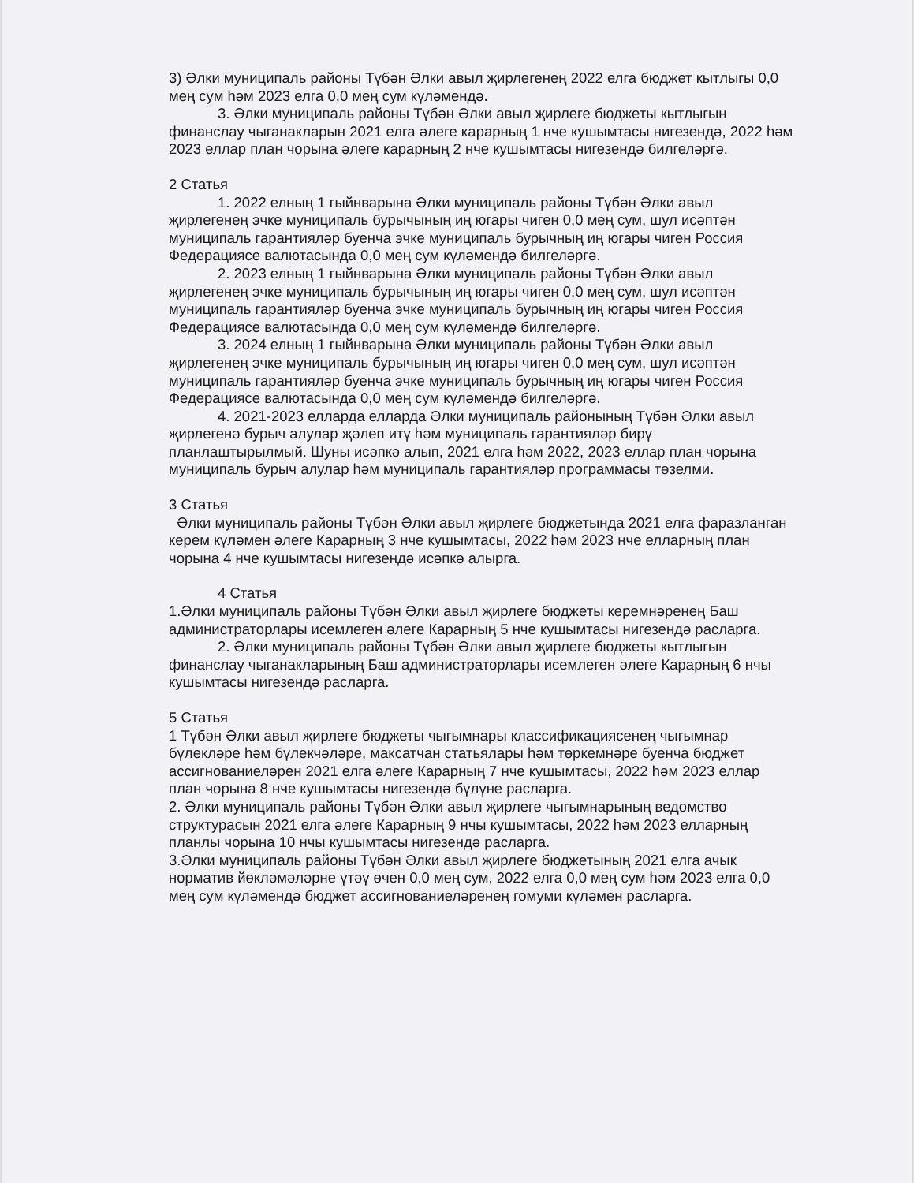3) Әлки муниципаль районы Түбән Әлки авыл җирлегенең 2022 елга бюджет кытлыгы 0,0 мең сум һәм 2023 елга 0,0 мең сум күләмендә.
3. Әлки муниципаль районы Түбән Әлки авыл җирлеге бюджеты кытлыгын финанслау чыганакларын 2021 елга әлеге карарның 1 нче кушымтасы нигезендә, 2022 һәм 2023 еллар план чорына әлеге карарның 2 нче кушымтасы нигезендә билгеләргә.
2 Статья
1. 2022 елның 1 гыйнварына Әлки муниципаль районы Түбән Әлки авыл җирлегенең эчке муниципаль бурычының иң югары чиген 0,0 мең сум, шул исәптән муниципаль гарантияләр буенча эчке муниципаль бурычның иң югары чиген Россия Федерациясе валютасында 0,0 мең сум күләмендә билгеләргә.
2. 2023 елның 1 гыйнварына Әлки муниципаль районы Түбән Әлки авыл җирлегенең эчке муниципаль бурычының иң югары чиген 0,0 мең сум, шул исәптән муниципаль гарантияләр буенча эчке муниципаль бурычның иң югары чиген Россия Федерациясе валютасында 0,0 мең сум күләмендә билгеләргә.
3. 2024 елның 1 гыйнварына Әлки муниципаль районы Түбән Әлки авыл җирлегенең эчке муниципаль бурычының иң югары чиген 0,0 мең сум, шул исәптән муниципаль гарантияләр буенча эчке муниципаль бурычның иң югары чиген Россия Федерациясе валютасында 0,0 мең сум күләмендә билгеләргә.
4. 2021-2023 елларда елларда Әлки муниципаль районының Түбән Әлки авыл җирлегенә бурыч алулар җәлеп итү һәм муниципаль гарантияләр бирү планлаштырылмый. Шуны исәпкә алып, 2021 елга һәм 2022, 2023 еллар план чорына муниципаль бурыч алулар һәм муниципаль гарантияләр программасы төзелми.
3 Статья
Әлки муниципаль районы Түбән Әлки авыл җирлеге бюджетында 2021 елга фаразланган керем күләмен әлеге Карарның 3 нче кушымтасы, 2022 һәм 2023 нче елларның план чорына 4 нче кушымтасы нигезендә исәпкә алырга.
4 Статья
1.Әлки муниципаль районы Түбән Әлки авыл җирлеге бюджеты керемнәренең Баш администраторлары исемлеген әлеге Карарның 5 нче кушымтасы нигезендә расларга.
2. Әлки муниципаль районы Түбән Әлки авыл җирлеге бюджеты кытлыгын финанслау чыганакларының Баш администраторлары исемлеген әлеге Карарның 6 нчы кушымтасы нигезендә расларга.
5 Статья
1 Түбән Әлки авыл җирлеге бюджеты чыгымнары классификациясенең чыгымнар бүлекләре һәм бүлекчәләре, максатчан статьялары һәм төркемнәре буенча бюджет ассигнованиеләрен 2021 елга әлеге Карарның 7 нче кушымтасы, 2022 һәм 2023 еллар план чорына 8 нче кушымтасы нигезендә бүлүне расларга.
2. Әлки муниципаль районы Түбән Әлки авыл җирлеге чыгымнарының ведомство структурасын 2021 елга әлеге Карарның 9 нчы кушымтасы, 2022 һәм 2023 елларның планлы чорына 10 нчы кушымтасы нигезендә расларга.
3.Әлки муниципаль районы Түбән Әлки авыл җирлеге бюджетының 2021 елга ачык норматив йөкләмәләрне үтәү өчен 0,0 мең сум, 2022 елга 0,0 мең сум һәм 2023 елга 0,0 мең сум күләмендә бюджет ассигнованиеләренең гомуми күләмен расларга.